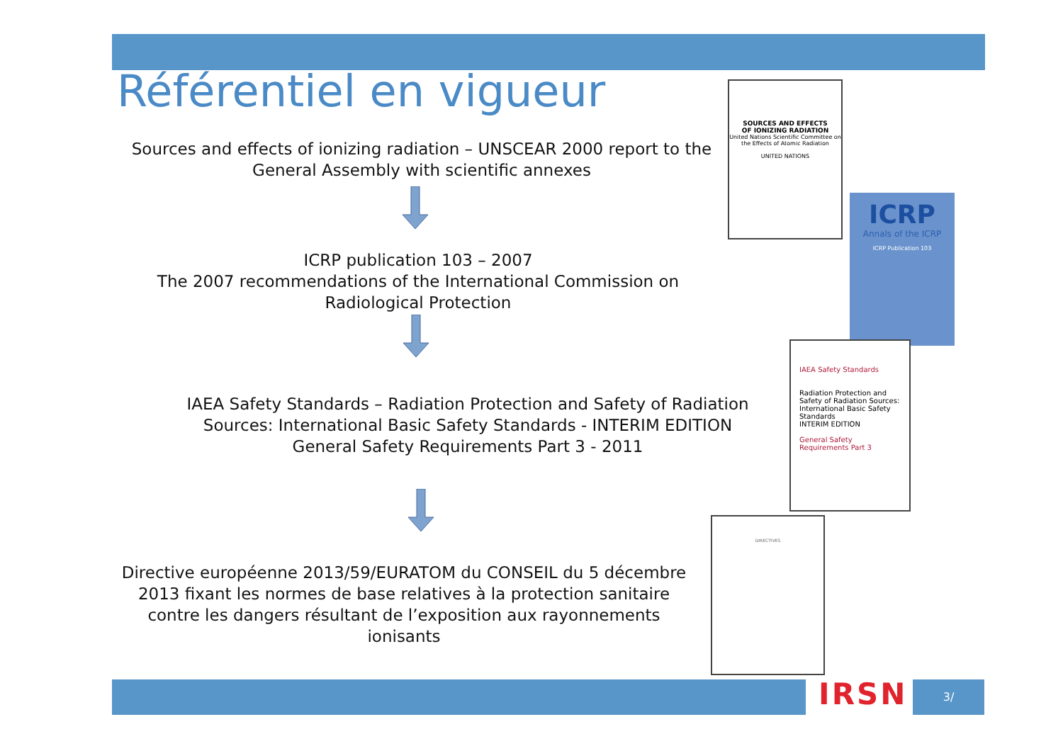Référentiel en vigueur
Sources and effects of ionizing radiation – UNSCEAR 2000 report to the General Assembly with scientific annexes
ICRP publication 103 – 2007
The 2007 recommendations of the International Commission on Radiological Protection
IAEA Safety Standards – Radiation Protection and Safety of Radiation Sources: International Basic Safety Standards - INTERIM EDITION
General Safety Requirements Part 3 - 2011
Directive européenne 2013/59/EURATOM du CONSEIL du 5 décembre 2013 fixant les normes de base relatives à la protection sanitaire contre les dangers résultant de l’exposition aux rayonnements ionisants
SOURCES AND EFFECTS
OF IONIZING RADIATION
United Nations Scientific Committee on the Effects of Atomic Radiation
UNITED NATIONS
ICRP
Annals of the ICRP
ICRP Publication 103
IAEA Safety Standards
Radiation Protection and Safety of Radiation Sources: International Basic Safety Standards
INTERIM EDITION
General Safety Requirements Part 3
DIRECTIVES
IRSN 3/